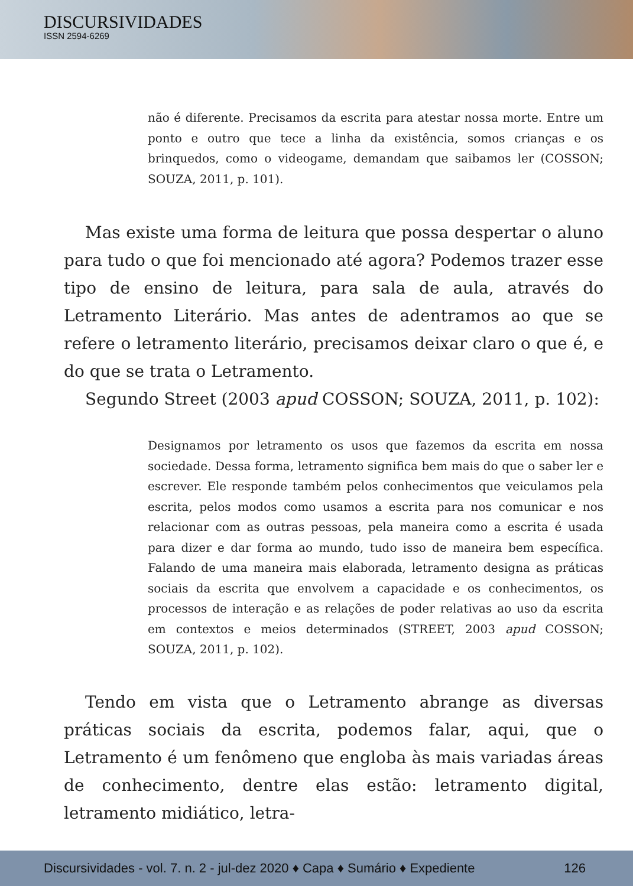DISCURSIVIDADES
ISSN 2594-6269
não é diferente. Precisamos da escrita para atestar nossa morte. Entre um ponto e outro que tece a linha da existência, somos crianças e os brinquedos, como o videogame, demandam que saibamos ler (COSSON; SOUZA, 2011, p. 101).
Mas existe uma forma de leitura que possa despertar o aluno para tudo o que foi mencionado até agora? Podemos trazer esse tipo de ensino de leitura, para sala de aula, através do Letramento Literário. Mas antes de adentramos ao que se refere o letramento literário, precisamos deixar claro o que é, e do que se trata o Letramento.
Segundo Street (2003 apud COSSON; SOUZA, 2011, p. 102):
Designamos por letramento os usos que fazemos da escrita em nossa sociedade. Dessa forma, letramento significa bem mais do que o saber ler e escrever. Ele responde também pelos conhecimentos que veiculamos pela escrita, pelos modos como usamos a escrita para nos comunicar e nos relacionar com as outras pessoas, pela maneira como a escrita é usada para dizer e dar forma ao mundo, tudo isso de maneira bem específica. Falando de uma maneira mais elaborada, letramento designa as práticas sociais da escrita que envolvem a capacidade e os conhecimentos, os processos de interação e as relações de poder relativas ao uso da escrita em contextos e meios determinados (STREET, 2003 apud COSSON; SOUZA, 2011, p. 102).
Tendo em vista que o Letramento abrange as diversas práticas sociais da escrita, podemos falar, aqui, que o Letramento é um fenômeno que engloba às mais variadas áreas de conhecimento, dentre elas estão: letramento digital, letramento midiático, letra-
Discursividades - vol. 7. n. 2 - jul-dez 2020 ♦ Capa ♦ Sumário ♦ Expediente 126